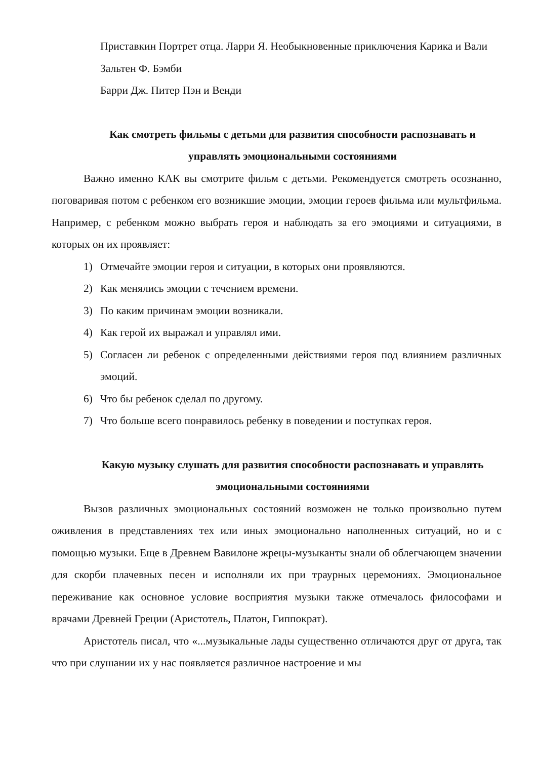Приставкин Портрет отца. Ларри Я. Необыкновенные приключения Карика и Вали
Зальтен Ф. Бэмби
Барри Дж. Питер Пэн и Венди
Как смотреть фильмы с детьми для развития способности распознавать и управлять эмоциональными состояниями
Важно именно КАК вы смотрите фильм с детьми. Рекомендуется смотреть осознанно, поговаривая потом с ребенком его возникшие эмоции, эмоции героев фильма или мультфильма. Например, с ребенком можно выбрать героя и наблюдать за его эмоциями и ситуациями, в которых он их проявляет:
1) Отмечайте эмоции героя и ситуации, в которых они проявляются.
2) Как менялись эмоции с течением времени.
3) По каким причинам эмоции возникали.
4) Как герой их выражал и управлял ими.
5) Согласен ли ребенок с определенными действиями героя под влиянием различных эмоций.
6) Что бы ребенок сделал по другому.
7) Что больше всего понравилось ребенку в поведении и поступках героя.
Какую музыку слушать для развития способности распознавать и управлять эмоциональными состояниями
Вызов различных эмоциональных состояний возможен не только произвольно путем оживления в представлениях тех или иных эмоционально наполненных ситуаций, но и с помощью музыки. Еще в Древнем Вавилоне жрецы-музыканты знали об облегчающем значении для скорби плачевных песен и исполняли их при траурных церемониях. Эмоциональное переживание как основное условие восприятия музыки также отмечалось философами и врачами Древней Греции (Аристотель, Платон, Гиппократ).
Аристотель писал, что «...музыкальные лады существенно отличаются друг от друга, так что при слушании их у нас появляется различное настроение и мы